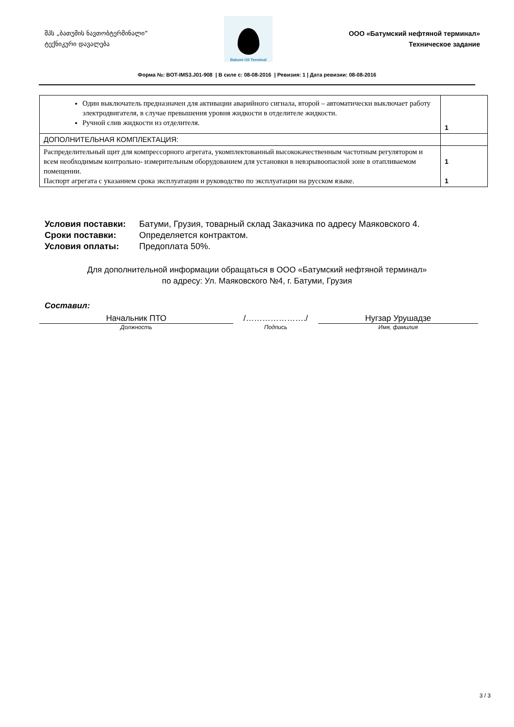შპს „ბათუმის ნავთობტერმინალი“
ტექნიკური დავალება
Batumi Oil Terminal
ООО «Батумский нефтяной терминал»
Техническое задание
Форма №: BOT-IMS3.J01-908 | В силе с: 08-08-2016 | Ревизия: 1 | Дата ревизии: 08-08-2016
| Один выключатель предназначен для активации аварийного сигнала, второй – автоматически выключает работу электродвигателя, в случае превышения уровня жидкости в отделителе жидкости. Ручной слив жидкости из отделителя. | 1 |
| ДОПОЛНИТЕЛЬНАЯ КОМПЛЕКТАЦИЯ: | |
| Распределительный щит для компрессорного агрегата, укомплектованный высококачественным частотным регулятором и всем необходимым контрольно- измерительным оборудованием для установки в невзрывоопасной зоне в отапливаемом помещении. Паспорт агрегата с указанием срока эксплуатации и руководство по эксплуатации на русском языке. | 1 1 |
Условия поставки: Батуми, Грузия, товарный склад Заказчика по адресу Маяковского 4.
Сроки поставки: Определяется контрактом.
Условия оплаты: Предоплата 50%.
Для дополнительной информации обращаться в ООО «Батумский нефтяной терминал»
по адресу: Ул. Маяковского №4, г. Батуми, Грузия
Составил:
Начальник ПТО /…………………./ Нугзар Урушадзе
Должность Подпись Имя, фамилия
3 / 3